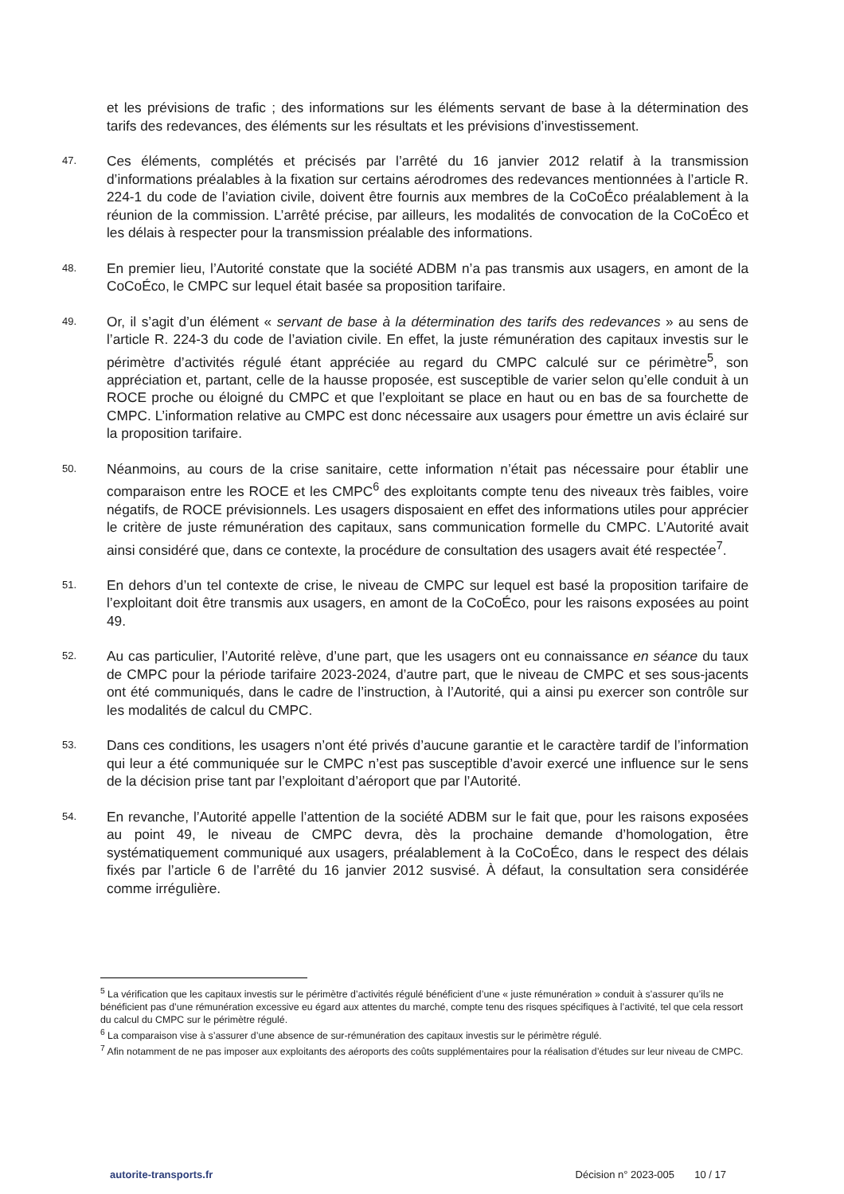et les prévisions de trafic ; des informations sur les éléments servant de base à la détermination des tarifs des redevances, des éléments sur les résultats et les prévisions d’investissement.
47.
Ces éléments, complétés et précisés par l’arrêté du 16 janvier 2012 relatif à la transmission d’informations préalables à la fixation sur certains aérodromes des redevances mentionnées à l’article R. 224-1 du code de l’aviation civile, doivent être fournis aux membres de la CoCoÉco préalablement à la réunion de la commission. L’arrêté précise, par ailleurs, les modalités de convocation de la CoCoÉco et les délais à respecter pour la transmission préalable des informations.
48.
En premier lieu, l’Autorité constate que la société ADBM n’a pas transmis aux usagers, en amont de la CoCoÉco, le CMPC sur lequel était basée sa proposition tarifaire.
49.
Or, il s’agit d’un élément « servant de base à la détermination des tarifs des redevances » au sens de l’article R. 224-3 du code de l’aviation civile. En effet, la juste rémunération des capitaux investis sur le périmètre d’activités régulé étant appréciée au regard du CMPC calculé sur ce périmètre<sup>5</sup>, son appréciation et, partant, celle de la hausse proposée, est susceptible de varier selon qu’elle conduit à un ROCE proche ou éloigné du CMPC et que l’exploitant se place en haut ou en bas de sa fourchette de CMPC. L’information relative au CMPC est donc nécessaire aux usagers pour émettre un avis éclairé sur la proposition tarifaire.
50.
Néanmoins, au cours de la crise sanitaire, cette information n’était pas nécessaire pour établir une comparaison entre les ROCE et les CMPC<sup>6</sup> des exploitants compte tenu des niveaux très faibles, voire négatifs, de ROCE prévisionnels. Les usagers disposaient en effet des informations utiles pour apprécier le critère de juste rémunération des capitaux, sans communication formelle du CMPC. L’Autorité avait ainsi considéré que, dans ce contexte, la procédure de consultation des usagers avait été respectée<sup>7</sup>.
51.
En dehors d’un tel contexte de crise, le niveau de CMPC sur lequel est basé la proposition tarifaire de l’exploitant doit être transmis aux usagers, en amont de la CoCoÉco, pour les raisons exposées au point 49.
52.
Au cas particulier, l’Autorité relève, d’une part, que les usagers ont eu connaissance en séance du taux de CMPC pour la période tarifaire 2023-2024, d’autre part, que le niveau de CMPC et ses sous-jacents ont été communiqués, dans le cadre de l’instruction, à l’Autorité, qui a ainsi pu exercer son contrôle sur les modalités de calcul du CMPC.
53.
Dans ces conditions, les usagers n’ont été privés d’aucune garantie et le caractère tardif de l’information qui leur a été communiquée sur le CMPC n’est pas susceptible d’avoir exercé une influence sur le sens de la décision prise tant par l’exploitant d’aéroport que par l’Autorité.
54.
En revanche, l’Autorité appelle l’attention de la société ADBM sur le fait que, pour les raisons exposées au point 49, le niveau de CMPC devra, dès la prochaine demande d’homologation, être systématiquement communiqué aux usagers, préalablement à la CoCoÉco, dans le respect des délais fixés par l’article 6 de l’arrêté du 16 janvier 2012 susvisé. À défaut, la consultation sera considérée comme irrégulière.
<sup>5</sup> La vérification que les capitaux investis sur le périmètre d’activités régulé bénéficient d’une « juste rémunération » conduit à s’assurer qu’ils ne bénéficient pas d’une rémunération excessive eu égard aux attentes du marché, compte tenu des risques spécifiques à l’activité, tel que cela ressort du calcul du CMPC sur le périmètre régulé.
<sup>6</sup> La comparaison vise à s’assurer d’une absence de sur-rémunération des capitaux investis sur le périmètre régulé.
<sup>7</sup> Afin notamment de ne pas imposer aux exploitants des aéroports des coûts supplémentaires pour la réalisation d’études sur leur niveau de CMPC.
autorite-transports.fr Décision n° 2023-005 10 / 17